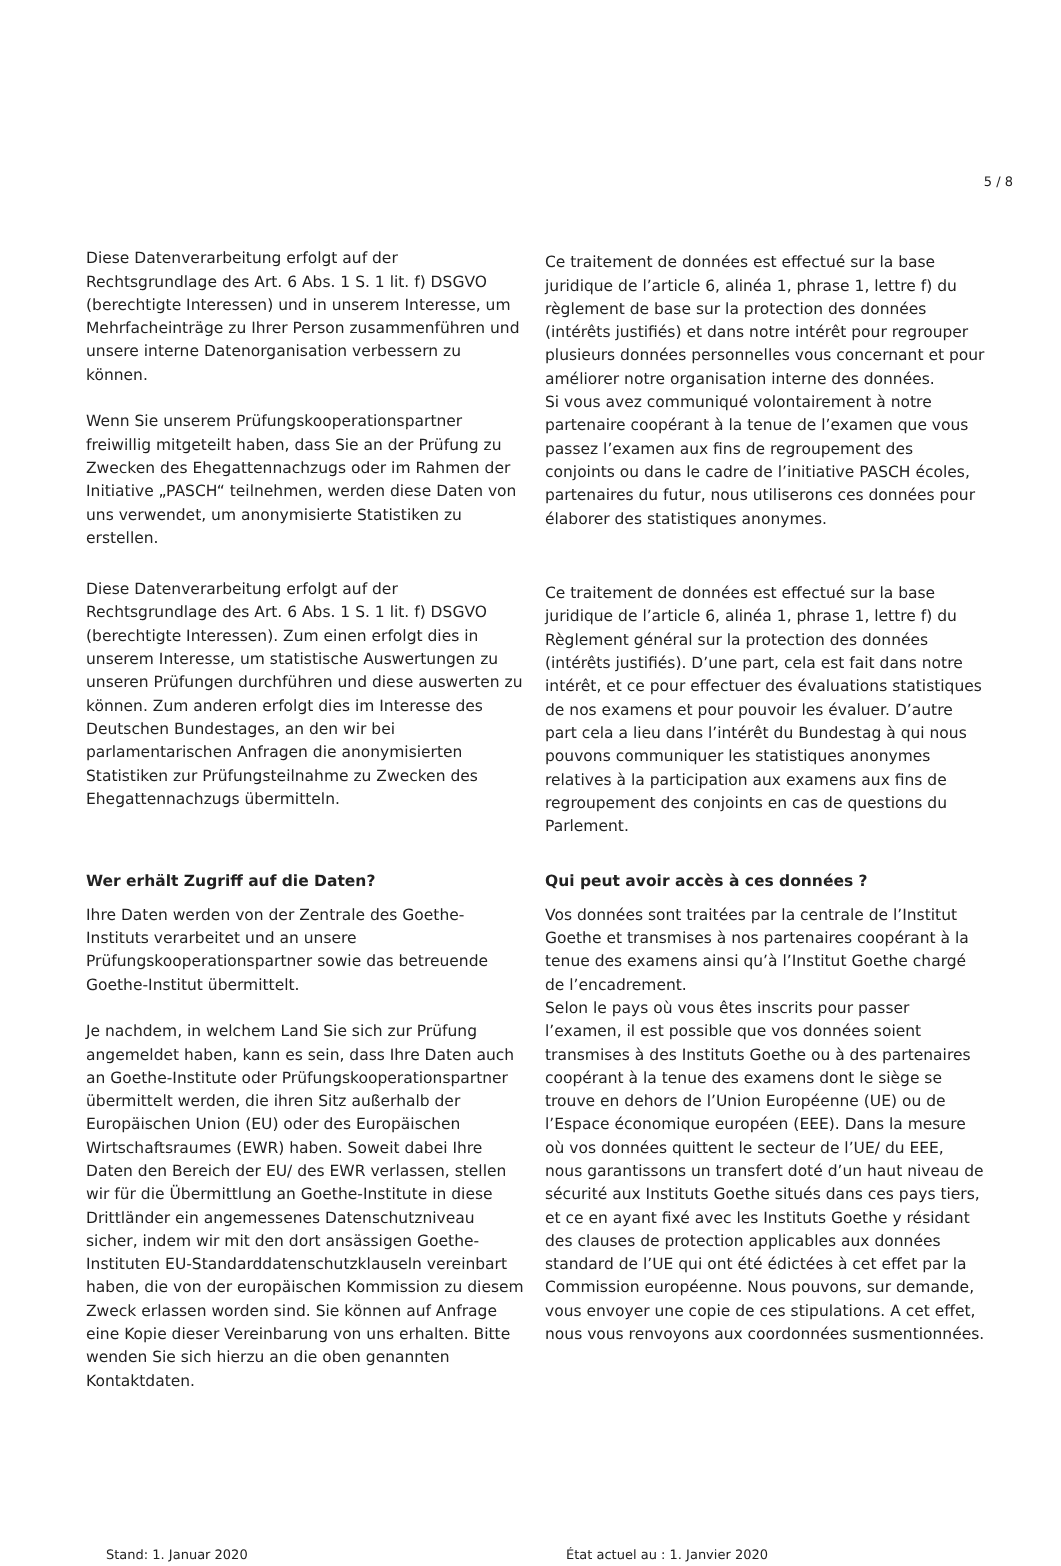5 / 8
Diese Datenverarbeitung erfolgt auf der Rechtsgrundlage des Art. 6 Abs. 1 S. 1 lit. f) DSGVO (berechtigte Interessen) und in unserem Interesse, um Mehrfacheinträge zu Ihrer Person zusammenführen und unsere interne Datenorganisation verbessern zu können.
Wenn Sie unserem Prüfungskooperationspartner freiwillig mitgeteilt haben, dass Sie an der Prüfung zu Zwecken des Ehegattennachzugs oder im Rahmen der Initiative „PASCH“ teilnehmen, werden diese Daten von uns verwendet, um anonymisierte Statistiken zu erstellen.
Ce traitement de données est effectué sur la base juridique de l’article 6, alinéa 1, phrase 1, lettre f) du règlement de base sur la protection des données (intérêts justifiés) et dans notre intérêt pour regrouper plusieurs données personnelles vous concernant et pour améliorer notre organisation interne des données.
Si vous avez communiqué volontairement à notre partenaire coopérant à la tenue de l’examen que vous passez l’examen aux fins de regroupement des conjoints ou dans le cadre de l’initiative PASCH écoles, partenaires du futur, nous utiliserons ces données pour élaborer des statistiques anonymes.
Diese Datenverarbeitung erfolgt auf der Rechtsgrundlage des Art. 6 Abs. 1 S. 1 lit. f) DSGVO (berechtigte Interessen). Zum einen erfolgt dies in unserem Interesse, um statistische Auswertungen zu unseren Prüfungen durchführen und diese auswerten zu können. Zum anderen erfolgt dies im Interesse des Deutschen Bundestages, an den wir bei parlamentarischen Anfragen die anonymisierten Statistiken zur Prüfungsteilnahme zu Zwecken des Ehegattennachzugs übermitteln.
Ce traitement de données est effectué sur la base juridique de l’article 6, alinéa 1, phrase 1, lettre f) du Règlement général sur la protection des données (intérêts justifiés). D’une part, cela est fait dans notre intérêt, et ce pour effectuer des évaluations statistiques de nos examens et pour pouvoir les évaluer. D’autre part cela a lieu dans l’intérêt du Bundestag à qui nous pouvons communiquer les statistiques anonymes relatives à la participation aux examens aux fins de regroupement des conjoints en cas de questions du Parlement.
Wer erhält Zugriff auf die Daten?
Ihre Daten werden von der Zentrale des Goethe-Instituts verarbeitet und an unsere Prüfungskooperationspartner sowie das betreuende Goethe-Institut übermittelt.
Je nachdem, in welchem Land Sie sich zur Prüfung angemeldet haben, kann es sein, dass Ihre Daten auch an Goethe-Institute oder Prüfungskooperationspartner übermittelt werden, die ihren Sitz außerhalb der Europäischen Union (EU) oder des Europäischen Wirtschaftsraumes (EWR) haben. Soweit dabei Ihre Daten den Bereich der EU/ des EWR verlassen, stellen wir für die Übermittlung an Goethe-Institute in diese Drittländer ein angemessenes Datenschutzniveau sicher, indem wir mit den dort ansässigen Goethe-Instituten EU-Standarddatenschutzklauseln vereinbart haben, die von der europäischen Kommission zu diesem Zweck erlassen worden sind. Sie können auf Anfrage eine Kopie dieser Vereinbarung von uns erhalten. Bitte wenden Sie sich hierzu an die oben genannten Kontaktdaten.
Qui peut avoir accès à ces données ?
Vos données sont traitées par la centrale de l’Institut Goethe et transmises à nos partenaires coopérant à la tenue des examens ainsi qu’à l’Institut Goethe chargé de l’encadrement.
Selon le pays où vous êtes inscrits pour passer l’examen, il est possible que vos données soient transmises à des Instituts Goethe ou à des partenaires coopérant à la tenue des examens dont le siège se trouve en dehors de l’Union Européenne (UE) ou de l’Espace économique européen (EEE). Dans la mesure où vos données quittent le secteur de l’UE/ du EEE, nous garantissons un transfert doté d’un haut niveau de sécurité aux Instituts Goethe situés dans ces pays tiers, et ce en ayant fixé avec les Instituts Goethe y résidant des clauses de protection applicables aux données standard de l’UE qui ont été édictées à cet effet par la Commission européenne. Nous pouvons, sur demande, vous envoyer une copie de ces stipulations. A cet effet, nous vous renvoyons aux coordonnées susmentionnées.
Stand: 1. Januar 2020 État actuel au : 1. Janvier 2020